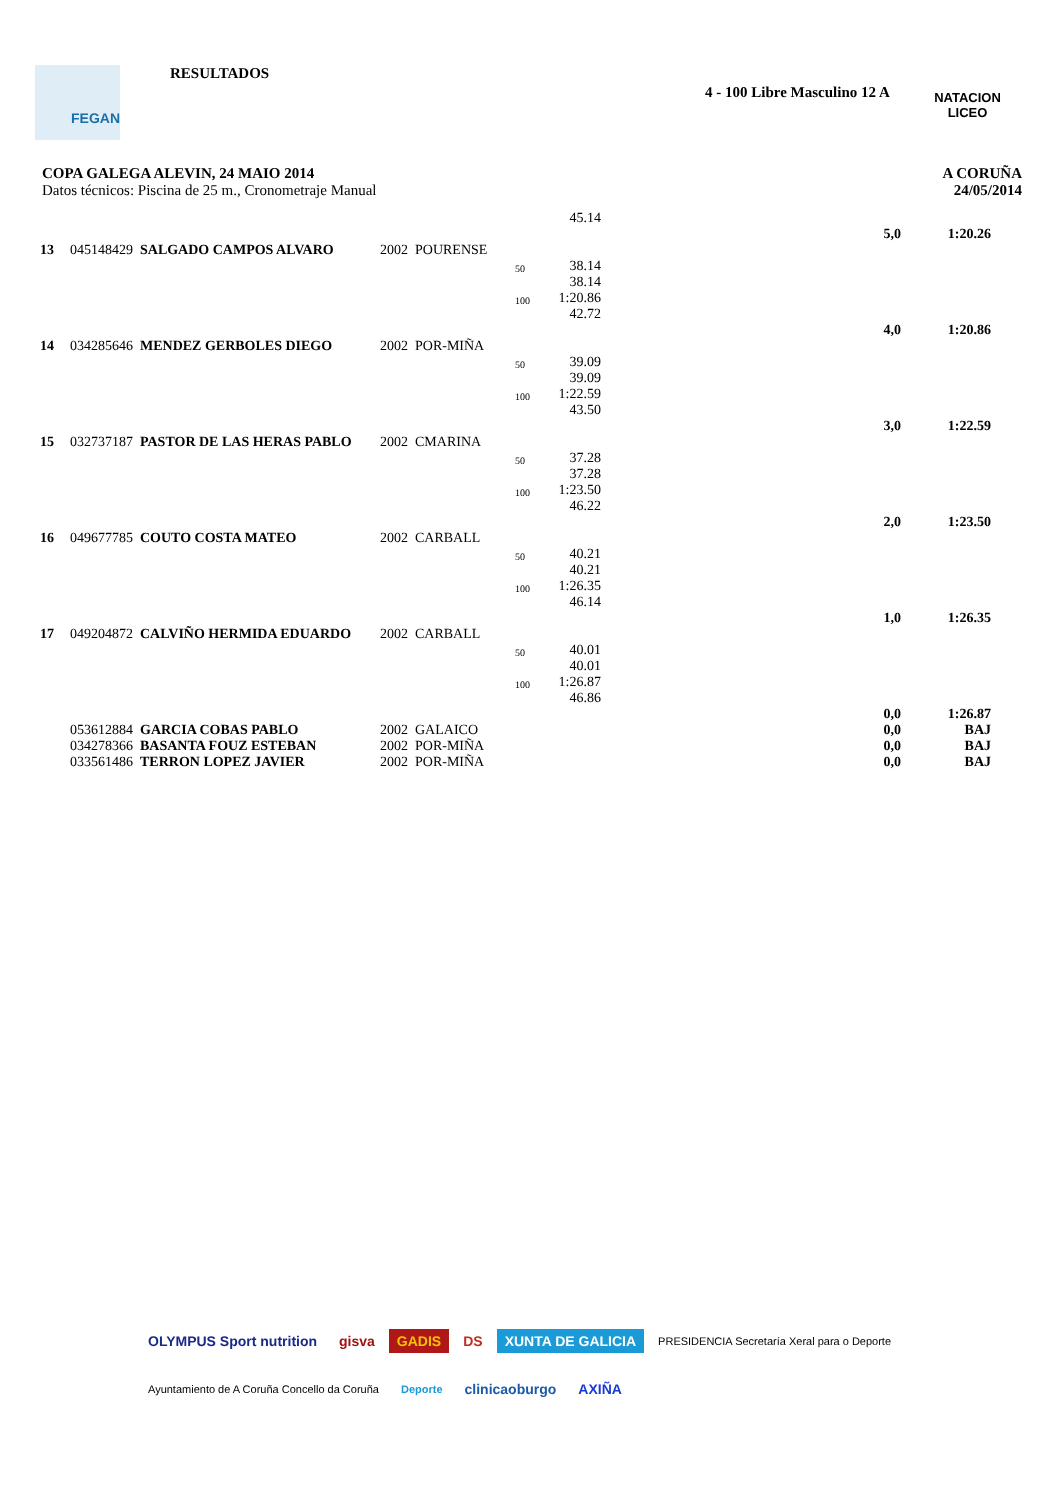FEGAN RESULTADOS
4 - 100 Libre Masculino 12 A
NATACION
LICEO
COPA GALEGA ALEVIN, 24 MAIO 2014
Datos técnicos: Piscina de 25 m., Cronometraje Manual
A CORUÑA
24/05/2014
| | | | | | | 45.14 | | | |
| | | | | | | | | 5,0 | 1:20.26 |
| 13 | 045148429 | SALGADO CAMPOS ALVARO | 2002 | POURENSE | | | | | |
| | | | | | 50 | 38.14 | | | |
| | | | | | | 38.14 | | | |
| | | | | | 100 | 1:20.86 | | | |
| | | | | | | 42.72 | | | |
| | | | | | | | | 4,0 | 1:20.86 |
| 14 | 034285646 | MENDEZ GERBOLES DIEGO | 2002 | POR-MIÑA | | | | | |
| | | | | | 50 | 39.09 | | | |
| | | | | | | 39.09 | | | |
| | | | | | 100 | 1:22.59 | | | |
| | | | | | | 43.50 | | | |
| | | | | | | | | 3,0 | 1:22.59 |
| 15 | 032737187 | PASTOR DE LAS HERAS PABLO | 2002 | CMARINA | | | | | |
| | | | | | 50 | 37.28 | | | |
| | | | | | | 37.28 | | | |
| | | | | | 100 | 1:23.50 | | | |
| | | | | | | 46.22 | | | |
| | | | | | | | | 2,0 | 1:23.50 |
| 16 | 049677785 | COUTO COSTA MATEO | 2002 | CARBALL | | | | | |
| | | | | | 50 | 40.21 | | | |
| | | | | | | 40.21 | | | |
| | | | | | 100 | 1:26.35 | | | |
| | | | | | | 46.14 | | | |
| | | | | | | | | 1,0 | 1:26.35 |
| 17 | 049204872 | CALVIÑO HERMIDA EDUARDO | 2002 | CARBALL | | | | | |
| | | | | | 50 | 40.01 | | | |
| | | | | | | 40.01 | | | |
| | | | | | 100 | 1:26.87 | | | |
| | | | | | | 46.86 | | | |
| | | | | | | | | 0,0 | 1:26.87 |
| | 053612884 | GARCIA COBAS PABLO | 2002 | GALAICO | | | | 0,0 | BAJ |
| | 034278366 | BASANTA FOUZ ESTEBAN | 2002 | POR-MIÑA | | | | 0,0 | BAJ |
| | 033561486 | TERRON LOPEZ JAVIER | 2002 | POR-MIÑA | | | | 0,0 | BAJ |
OLYMPUS Sport nutrition gisva GADIS DS XUNTA DE GALICIA PRESIDENCIA Secretaría Xeral para o Deporte Ayuntamiento de A Coruña Concello da Coruña Deporte clinicaoburgo AXIÑA